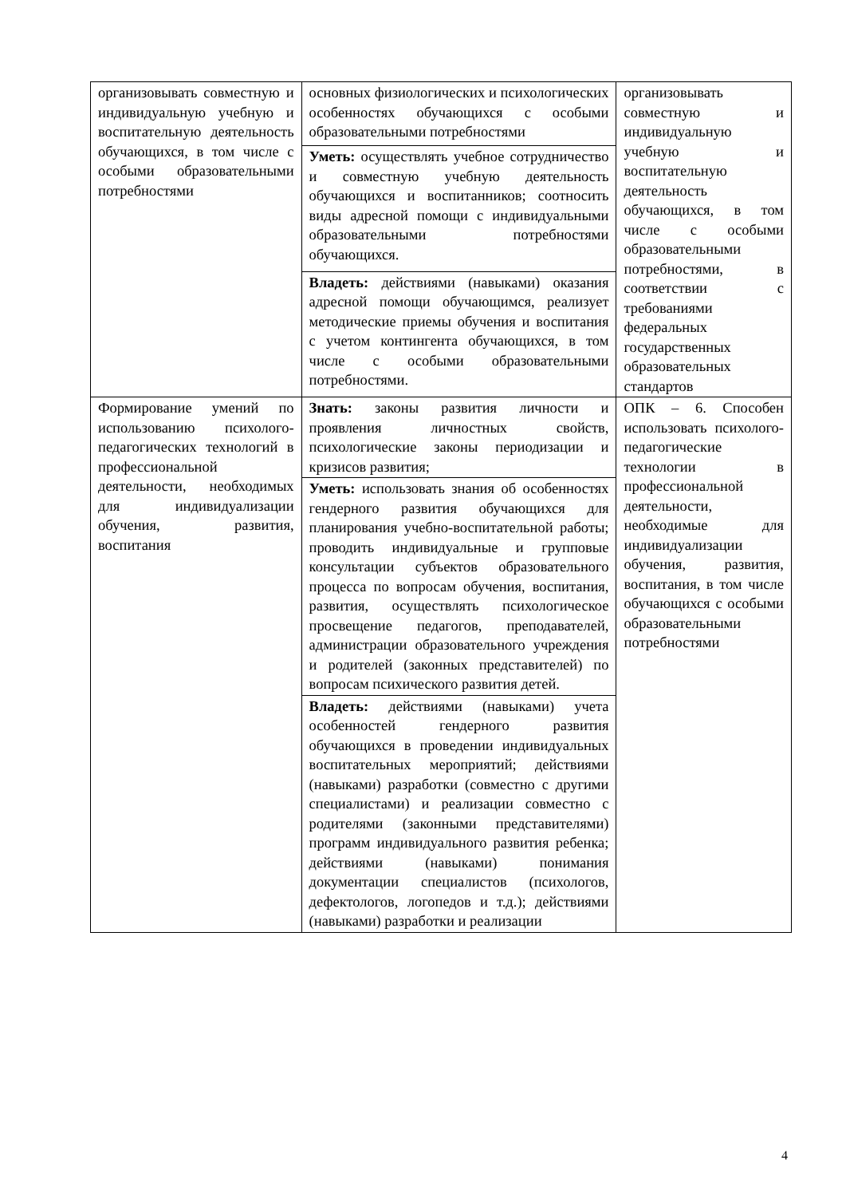| организовывать совместную и индивидуальную учебную и воспитательную деятельность обучающихся, в том числе с особыми образовательными потребностями | основных физиологических и психологических особенностях обучающихся с особыми образовательными потребностями | организовывать совместную и индивидуальную учебную и воспитательную деятельность обучающихся, в том числе с особыми образовательными потребностями, в соответствии с требованиями федеральных государственных образовательных стандартов |
| | Уметь: осуществлять учебное сотрудничество и совместную учебную деятельность обучающихся и воспитанников; соотносить виды адресной помощи с индивидуальными образовательными потребностями обучающихся. | |
| | Владеть: действиями (навыками) оказания адресной помощи обучающимся, реализует методические приемы обучения и воспитания с учетом контингента обучающихся, в том числе с особыми образовательными потребностями. | |
| Формирование умений по использованию психолого-педагогических технологий в профессиональной деятельности, необходимых для индивидуализации обучения, развития, воспитания | Знать: законы развития личности и проявления личностных свойств, психологические законы периодизации и кризисов развития; | ОПК – 6. Способен использовать психолого-педагогические технологии в профессиональной деятельности, необходимые для индивидуализации обучения, развития, воспитания, в том числе обучающихся с особыми образовательными потребностями |
| | Уметь: использовать знания об особенностях гендерного развития обучающихся для планирования учебно-воспитательной работы; проводить индивидуальные и групповые консультации субъектов образовательного процесса по вопросам обучения, воспитания, развития, осуществлять психологическое просвещение педагогов, преподавателей, администрации образовательного учреждения и родителей (законных представителей) по вопросам психического развития детей. | |
| | Владеть: действиями (навыками) учета особенностей гендерного развития обучающихся в проведении индивидуальных воспитательных мероприятий; действиями (навыками) разработки (совместно с другими специалистами) и реализации совместно с родителями (законными представителями) программ индивидуального развития ребенка; действиями (навыками) понимания документации специалистов (психологов, дефектологов, логопедов и т.д.); действиями (навыками) разработки и реализации | |
4